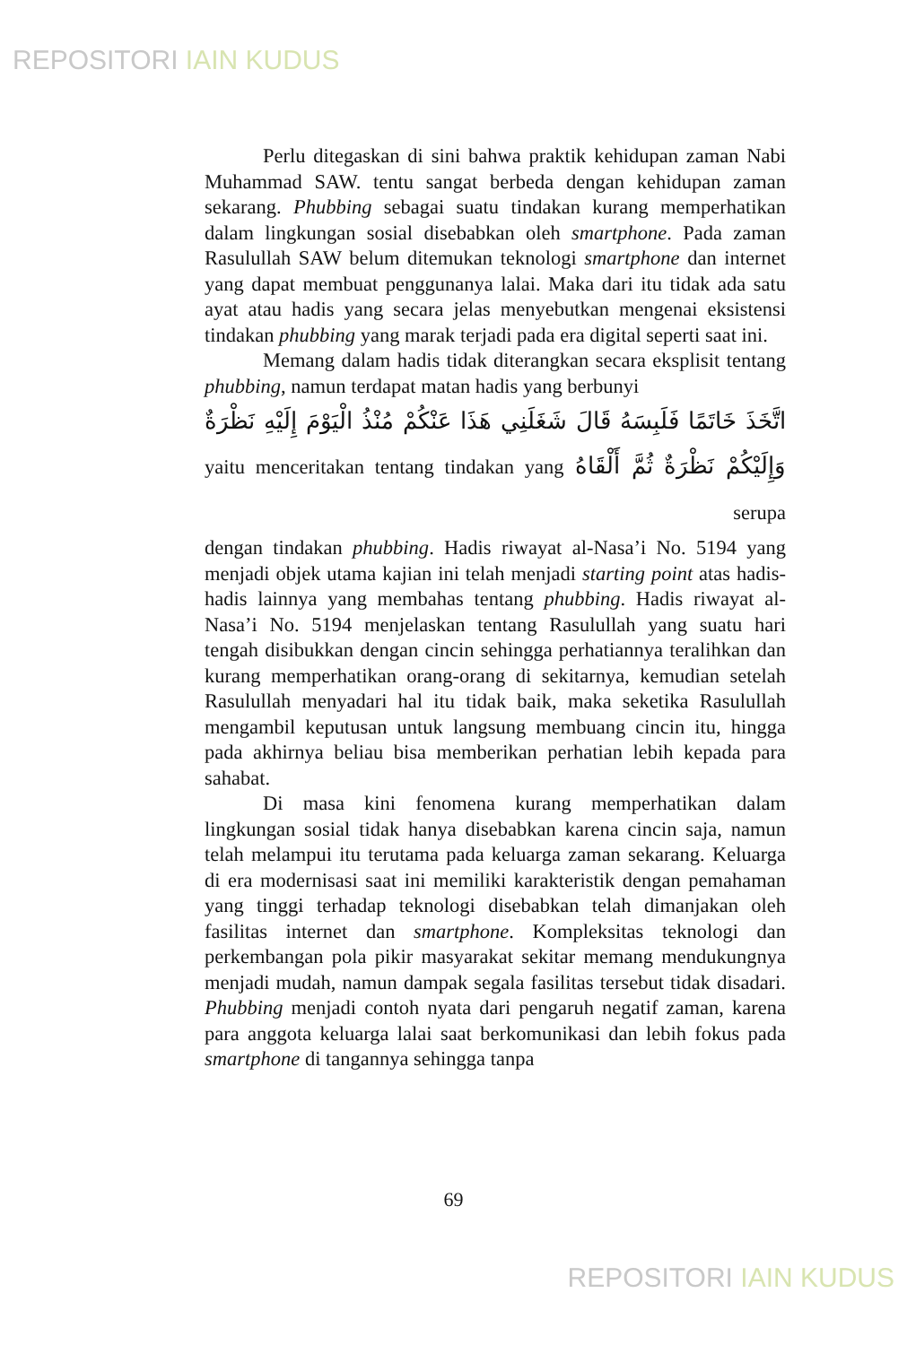REPOSITORI IAIN KUDUS
Perlu ditegaskan di sini bahwa praktik kehidupan zaman Nabi Muhammad SAW. tentu sangat berbeda dengan kehidupan zaman sekarang. Phubbing sebagai suatu tindakan kurang memperhatikan dalam lingkungan sosial disebabkan oleh smartphone. Pada zaman Rasulullah SAW belum ditemukan teknologi smartphone dan internet yang dapat membuat penggunanya lalai. Maka dari itu tidak ada satu ayat atau hadis yang secara jelas menyebutkan mengenai eksistensi tindakan phubbing yang marak terjadi pada era digital seperti saat ini.
Memang dalam hadis tidak diterangkan secara eksplisit tentang phubbing, namun terdapat matan hadis yang berbunyi
اتَّخَذَ خَاتَمًا فَلَبِسَهُ قَالَ شَغَلَنِي هَذَا عَنْكُمْ مُنْذُ الْيَوْمَ إِلَيْهِ نَظْرَةٌ وَإِلَيْكُمْ نَظْرَةٌ ثُمَّ أَلْقَاهُ yaitu menceritakan tentang tindakan yang serupa
dengan tindakan phubbing. Hadis riwayat al-Nasa’i No. 5194 yang menjadi objek utama kajian ini telah menjadi starting point atas hadis-hadis lainnya yang membahas tentang phubbing. Hadis riwayat al-Nasa’i No. 5194 menjelaskan tentang Rasulullah yang suatu hari tengah disibukkan dengan cincin sehingga perhatiannya teralihkan dan kurang memperhatikan orang-orang di sekitarnya, kemudian setelah Rasulullah menyadari hal itu tidak baik, maka seketika Rasulullah mengambil keputusan untuk langsung membuang cincin itu, hingga pada akhirnya beliau bisa memberikan perhatian lebih kepada para sahabat.
Di masa kini fenomena kurang memperhatikan dalam lingkungan sosial tidak hanya disebabkan karena cincin saja, namun telah melampui itu terutama pada keluarga zaman sekarang. Keluarga di era modernisasi saat ini memiliki karakteristik dengan pemahaman yang tinggi terhadap teknologi disebabkan telah dimanjakan oleh fasilitas internet dan smartphone. Kompleksitas teknologi dan perkembangan pola pikir masyarakat sekitar memang mendukungnya menjadi mudah, namun dampak segala fasilitas tersebut tidak disadari. Phubbing menjadi contoh nyata dari pengaruh negatif zaman, karena para anggota keluarga lalai saat berkomunikasi dan lebih fokus pada smartphone di tangannya sehingga tanpa
69
REPOSITORI IAIN KUDUS